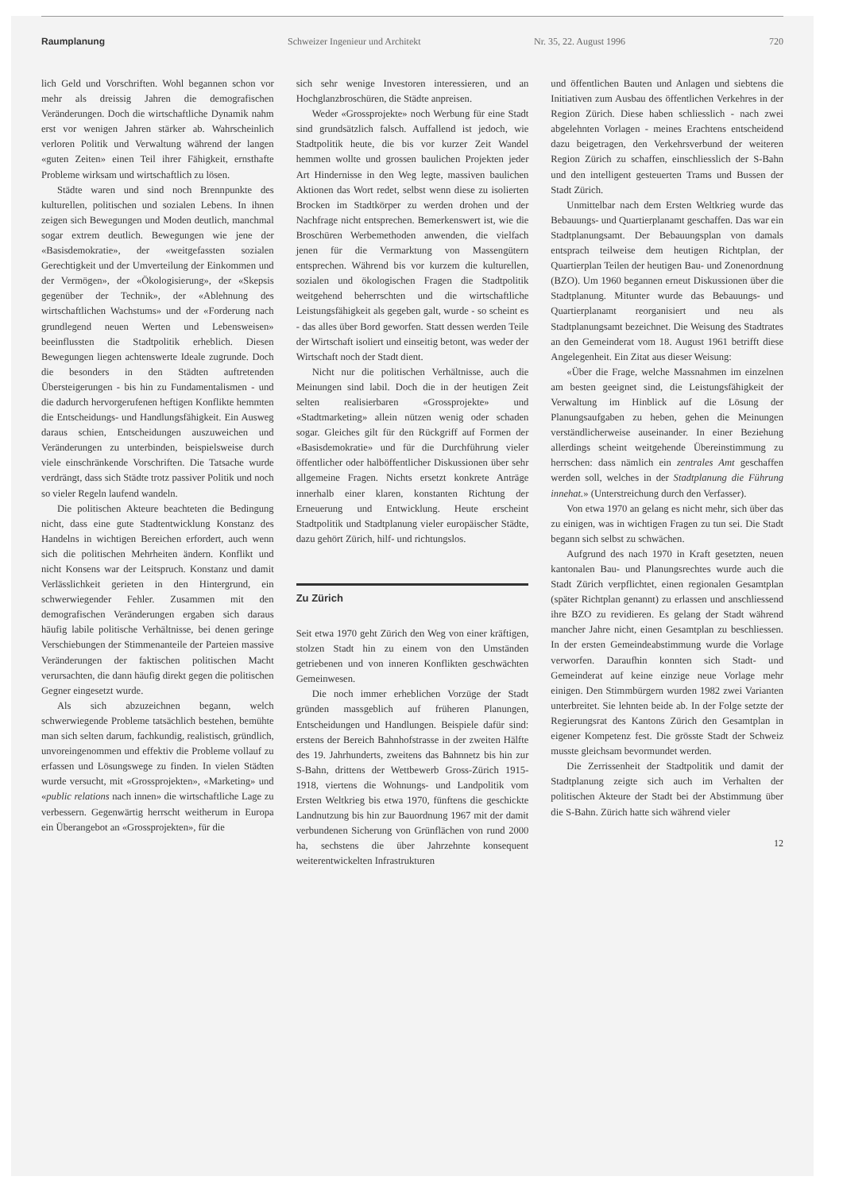Raumplanung Schweizer Ingenieur und Architekt Nr. 35, 22. August 1996 720
lich Geld und Vorschriften. Wohl begannen schon vor mehr als dreissig Jahren die demografischen Veränderungen. Doch die wirtschaftliche Dynamik nahm erst vor wenigen Jahren stärker ab. Wahrscheinlich verloren Politik und Verwaltung während der langen «guten Zeiten» einen Teil ihrer Fähigkeit, ernsthafte Probleme wirksam und wirtschaftlich zu lösen.
Städte waren und sind noch Brennpunkte des kulturellen, politischen und sozialen Lebens. In ihnen zeigen sich Bewegungen und Moden deutlich, manchmal sogar extrem deutlich. Bewegungen wie jene der «Basisdemokratie», der «weitgefassten sozialen Gerechtigkeit und der Umverteilung der Einkommen und der Vermögen», der «Ökologisierung», der «Skepsis gegenüber der Technik», der «Ablehnung des wirtschaftlichen Wachstums» und der «Forderung nach grundlegend neuen Werten und Lebensweisen» beeinflussten die Stadtpolitik erheblich. Diesen Bewegungen liegen achtenswerte Ideale zugrunde. Doch die besonders in den Städten auftretenden Übersteigerungen - bis hin zu Fundamentalismen - und die dadurch hervorgerufenen heftigen Konflikte hemmten die Entscheidungs- und Handlungsfähigkeit. Ein Ausweg daraus schien, Entscheidungen auszuweichen und Veränderungen zu unterbinden, beispielsweise durch viele einschränkende Vorschriften. Die Tatsache wurde verdrängt, dass sich Städte trotz passiver Politik und noch so vieler Regeln laufend wandeln.
Die politischen Akteure beachteten die Bedingung nicht, dass eine gute Stadtentwicklung Konstanz des Handelns in wichtigen Bereichen erfordert, auch wenn sich die politischen Mehrheiten ändern. Konflikt und nicht Konsens war der Leitspruch. Konstanz und damit Verlässlichkeit gerieten in den Hintergrund, ein schwerwiegender Fehler. Zusammen mit den demografischen Veränderungen ergaben sich daraus häufig labile politische Verhältnisse, bei denen geringe Verschiebungen der Stimmenanteile der Parteien massive Veränderungen der faktischen politischen Macht verursachten, die dann häufig direkt gegen die politischen Gegner eingesetzt wurde.
Als sich abzuzeichnen begann, welch schwerwiegende Probleme tatsächlich bestehen, bemühte man sich selten darum, fachkundig, realistisch, gründlich, unvoreingenommen und effektiv die Probleme vollauf zu erfassen und Lösungswege zu finden. In vielen Städten wurde versucht, mit «Grossprojekten», «Marketing» und «public relations nach innen» die wirtschaftliche Lage zu verbessern. Gegenwärtig herrscht weitherum in Europa ein Überangebot an «Grossprojekten», für die
sich sehr wenige Investoren interessieren, und an Hochglanzbroschüren, die Städte anpreisen.
Weder «Grossprojekte» noch Werbung für eine Stadt sind grundsätzlich falsch. Auffallend ist jedoch, wie Stadtpolitik heute, die bis vor kurzer Zeit Wandel hemmen wollte und grossen baulichen Projekten jeder Art Hindernisse in den Weg legte, massiven baulichen Aktionen das Wort redet, selbst wenn diese zu isolierten Brocken im Stadtkörper zu werden drohen und der Nachfrage nicht entsprechen. Bemerkenswert ist, wie die Broschüren Werbemethoden anwenden, die vielfach jenen für die Vermarktung von Massengütern entsprechen. Während bis vor kurzem die kulturellen, sozialen und ökologischen Fragen die Stadtpolitik weitgehend beherrschten und die wirtschaftliche Leistungsfähigkeit als gegeben galt, wurde - so scheint es - das alles über Bord geworfen. Statt dessen werden Teile der Wirtschaft isoliert und einseitig betont, was weder der Wirtschaft noch der Stadt dient.
Nicht nur die politischen Verhältnisse, auch die Meinungen sind labil. Doch die in der heutigen Zeit selten realisierbaren «Grossprojekte» und «Stadtmarketing» allein nützen wenig oder schaden sogar. Gleiches gilt für den Rückgriff auf Formen der «Basisdemokratie» und für die Durchführung vieler öffentlicher oder halböffentlicher Diskussionen über sehr allgemeine Fragen. Nichts ersetzt konkrete Anträge innerhalb einer klaren, konstanten Richtung der Erneuerung und Entwicklung. Heute erscheint Stadtpolitik und Stadtplanung vieler europäischer Städte, dazu gehört Zürich, hilf- und richtungslos.
Zu Zürich
Seit etwa 1970 geht Zürich den Weg von einer kräftigen, stolzen Stadt hin zu einem von den Umständen getriebenen und von inneren Konflikten geschwächten Gemeinwesen.
Die noch immer erheblichen Vorzüge der Stadt gründen massgeblich auf früheren Planungen, Entscheidungen und Handlungen. Beispiele dafür sind: erstens der Bereich Bahnhofstrasse in der zweiten Hälfte des 19. Jahrhunderts, zweitens das Bahnnetz bis hin zur S-Bahn, drittens der Wettbewerb Gross-Zürich 1915-1918, viertens die Wohnungs- und Landpolitik vom Ersten Weltkrieg bis etwa 1970, fünftens die geschickte Landnutzung bis hin zur Bauordnung 1967 mit der damit verbundenen Sicherung von Grünflächen von rund 2000 ha, sechstens die über Jahrzehnte konsequent weiterentwickelten Infrastrukturen
und öffentlichen Bauten und Anlagen und siebtens die Initiativen zum Ausbau des öffentlichen Verkehres in der Region Zürich. Diese haben schliesslich - nach zwei abgelehnten Vorlagen - meines Erachtens entscheidend dazu beigetragen, den Verkehrsverbund der weiteren Region Zürich zu schaffen, einschliesslich der S-Bahn und den intelligent gesteuerten Trams und Bussen der Stadt Zürich.
Unmittelbar nach dem Ersten Weltkrieg wurde das Bebauungs- und Quartierplanamt geschaffen. Das war ein Stadtplanungsamt. Der Bebauungsplan von damals entsprach teilweise dem heutigen Richtplan, der Quartierplan Teilen der heutigen Bau- und Zonenordnung (BZO). Um 1960 begannen erneut Diskussionen über die Stadtplanung. Mitunter wurde das Bebauungs- und Quartierplanamt reorganisiert und neu als Stadtplanungsamt bezeichnet. Die Weisung des Stadtrates an den Gemeinderat vom 18. August 1961 betrifft diese Angelegenheit. Ein Zitat aus dieser Weisung:
«Über die Frage, welche Massnahmen im einzelnen am besten geeignet sind, die Leistungsfähigkeit der Verwaltung im Hinblick auf die Lösung der Planungsaufgaben zu heben, gehen die Meinungen verständlicherweise auseinander. In einer Beziehung allerdings scheint weitgehende Übereinstimmung zu herrschen: dass nämlich ein zentrales Amt geschaffen werden soll, welches in der Stadtplanung die Führung innehat.» (Unterstreichung durch den Verfasser).
Von etwa 1970 an gelang es nicht mehr, sich über das zu einigen, was in wichtigen Fragen zu tun sei. Die Stadt begann sich selbst zu schwächen.
Aufgrund des nach 1970 in Kraft gesetzten, neuen kantonalen Bau- und Planungsrechtes wurde auch die Stadt Zürich verpflichtet, einen regionalen Gesamtplan (später Richtplan genannt) zu erlassen und anschliessend ihre BZO zu revidieren. Es gelang der Stadt während mancher Jahre nicht, einen Gesamtplan zu beschliessen. In der ersten Gemeindeabstimmung wurde die Vorlage verworfen. Daraufhin konnten sich Stadt- und Gemeinderat auf keine einzige neue Vorlage mehr einigen. Den Stimmbürgern wurden 1982 zwei Varianten unterbreitet. Sie lehnten beide ab. In der Folge setzte der Regierungsrat des Kantons Zürich den Gesamtplan in eigener Kompetenz fest. Die grösste Stadt der Schweiz musste gleichsam bevormundet werden.
Die Zerrissenheit der Stadtpolitik und damit der Stadtplanung zeigte sich auch im Verhalten der politischen Akteure der Stadt bei der Abstimmung über die S-Bahn. Zürich hatte sich während vieler
12